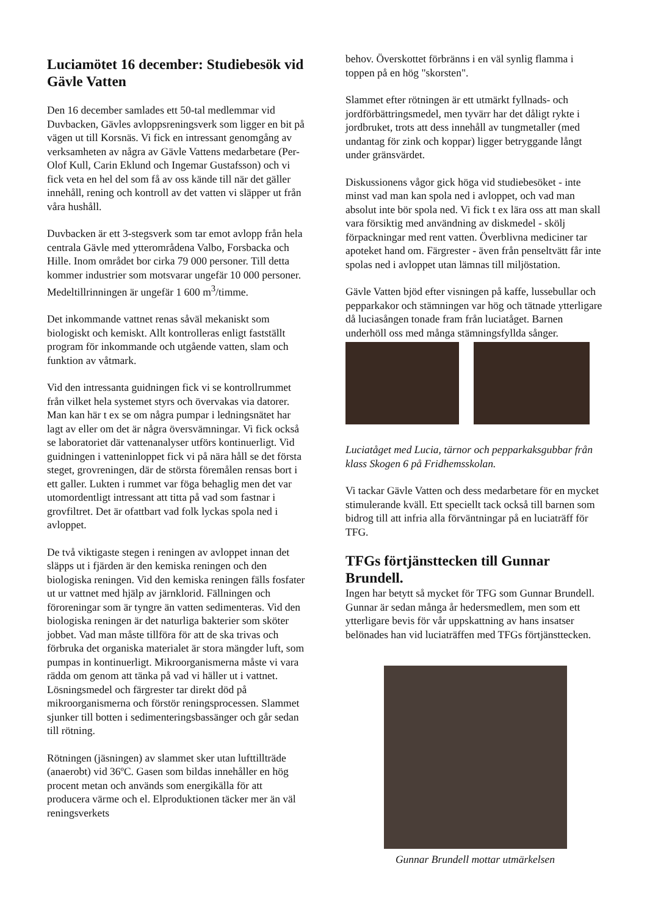Luciamötet 16 december: Studiebesök vid Gävle Vatten
Den 16 december samlades ett 50-tal medlemmar vid Duvbacken, Gävles avloppsreningsverk som ligger en bit på vägen ut till Korsnäs. Vi fick en intressant genomgång av verksamheten av några av Gävle Vattens medarbetare (Per-Olof Kull, Carin Eklund och Ingemar Gustafsson) och vi fick veta en hel del som få av oss kände till när det gäller innehåll, rening och kontroll av det vatten vi släpper ut från våra hushåll.
Duvbacken är ett 3-stegsverk som tar emot avlopp från hela centrala Gävle med ytterområdena Valbo, Forsbacka och Hille. Inom området bor cirka 79 000 personer. Till detta kommer industrier som motsvarar ungefär 10 000 personer. Medeltillrinningen är ungefär 1 600 m<sup>3</sup>/timme.
Det inkommande vattnet renas såväl mekaniskt som biologiskt och kemiskt. Allt kontrolleras enligt fastställt program för inkommande och utgående vatten, slam och funktion av våtmark.
Vid den intressanta guidningen fick vi se kontrollrummet från vilket hela systemet styrs och övervakas via datorer. Man kan här t ex se om några pumpar i ledningsnätet har lagt av eller om det är några översvämningar. Vi fick också se laboratoriet där vattenanalyser utförs kontinuerligt. Vid guidningen i vatteninloppet fick vi på nära håll se det första steget, grovreningen, där de största föremålen rensas bort i ett galler. Lukten i rummet var föga behaglig men det var utomordentligt intressant att titta på vad som fastnar i grovfiltret. Det är ofattbart vad folk lyckas spola ned i avloppet.
De två viktigaste stegen i reningen av avloppet innan det släpps ut i fjärden är den kemiska reningen och den biologiska reningen. Vid den kemiska reningen fälls fosfater ut ur vattnet med hjälp av järnklorid. Fällningen och föroreningar som är tyngre än vatten sedimenteras. Vid den biologiska reningen är det naturliga bakterier som sköter jobbet. Vad man måste tillföra för att de ska trivas och förbruka det organiska materialet är stora mängder luft, som pumpas in kontinuerligt. Mikroorganismerna måste vi vara rädda om genom att tänka på vad vi häller ut i vattnet. Lösningsmedel och färgrester tar direkt död på mikroorganismerna och förstör reningsprocessen. Slammet sjunker till botten i sedimenteringsbassänger och går sedan till rötning.
Rötningen (jäsningen) av slammet sker utan lufttillträde (anaerobt) vid 36ºC. Gasen som bildas innehåller en hög procent metan och används som energikälla för att producera värme och el. Elproduktionen täcker mer än väl reningsverkets
behov. Överskottet förbränns i en väl synlig flamma i toppen på en hög "skorsten".
Slammet efter rötningen är ett utmärkt fyllnads- och jordförbättringsmedel, men tyvärr har det dåligt rykte i jordbruket, trots att dess innehåll av tungmetaller (med undantag för zink och koppar) ligger betryggande långt under gränsvärdet.
Diskussionens vågor gick höga vid studiebesöket - inte minst vad man kan spola ned i avloppet, och vad man absolut inte bör spola ned. Vi fick t ex lära oss att man skall vara försiktig med användning av diskmedel - skölj förpackningar med rent vatten. Överblivna mediciner tar apoteket hand om. Färgrester - även från penseltvätt får inte spolas ned i avloppet utan lämnas till miljöstation.
Gävle Vatten bjöd efter visningen på kaffe, lussebullar och pepparkakor och stämningen var hög och tätnade ytterligare då luciasången tonade fram från luciatåget. Barnen underhöll oss med många stämningsfyllda sånger.
Luciatåget med Lucia, tärnor och pepparkaksgubbar från klass Skogen 6 på Fridhemsskolan.
Vi tackar Gävle Vatten och dess medarbetare för en mycket stimulerande kväll. Ett speciellt tack också till barnen som bidrog till att infria alla förväntningar på en luciaträff för TFG.
TFGs förtjänsttecken till Gunnar Brundell.
Ingen har betytt så mycket för TFG som Gunnar Brundell. Gunnar är sedan många år hedersmedlem, men som ett ytterligare bevis för vår uppskattning av hans insatser belönades han vid luciaträffen med TFGs förtjänsttecken.
Gunnar Brundell mottar utmärkelsen